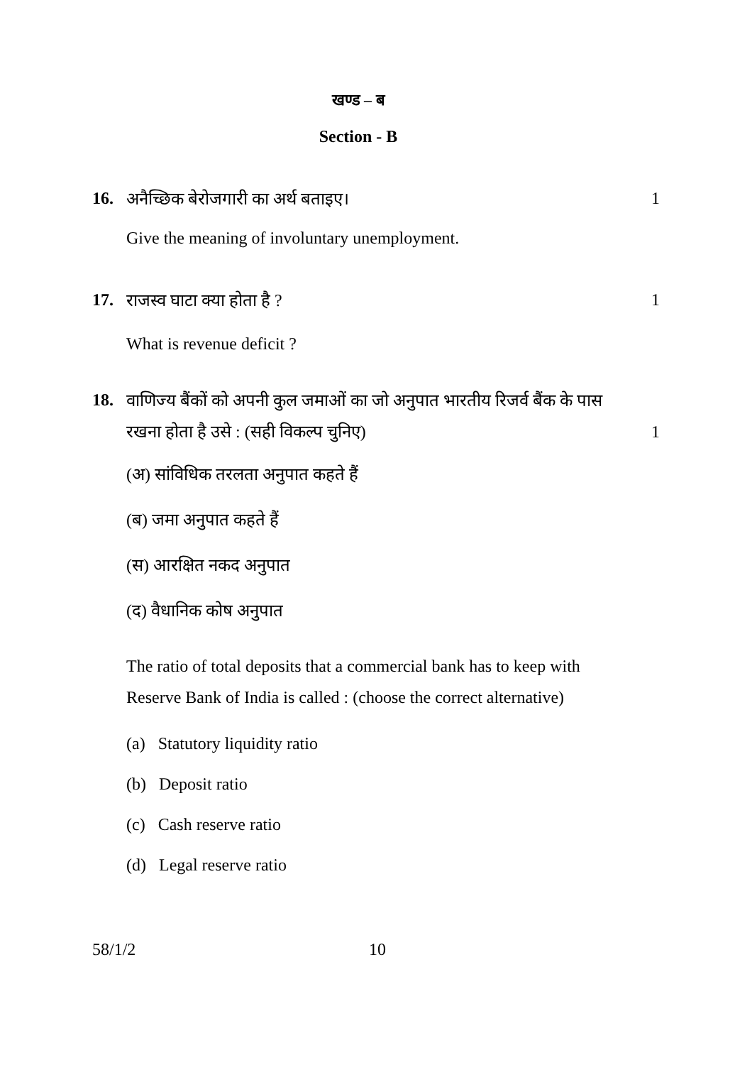खण्ड – ब
Section - B
16. अनैच्छिक बेरोजगारी का अर्थ बताइए। 1
Give the meaning of involuntary unemployment.
17. राजस्व घाटा क्या होता है ? 1
What is revenue deficit ?
18. वाणिज्य बैंकों को अपनी कुल जमाओं का जो अनुपात भारतीय रिजर्व बैंक के पास
रखना होता है उसे : (सही विकल्प चुनिए) 1
(अ) सांविधिक तरलता अनुपात कहते हैं
(ब) जमा अनुपात कहते हैं
(स) आरक्षित नकद अनुपात
(द) वैधानिक कोष अनुपात
The ratio of total deposits that a commercial bank has to keep with Reserve Bank of India is called : (choose the correct alternative)
(a) Statutory liquidity ratio
(b) Deposit ratio
(c) Cash reserve ratio
(d) Legal reserve ratio
58/1/2 10